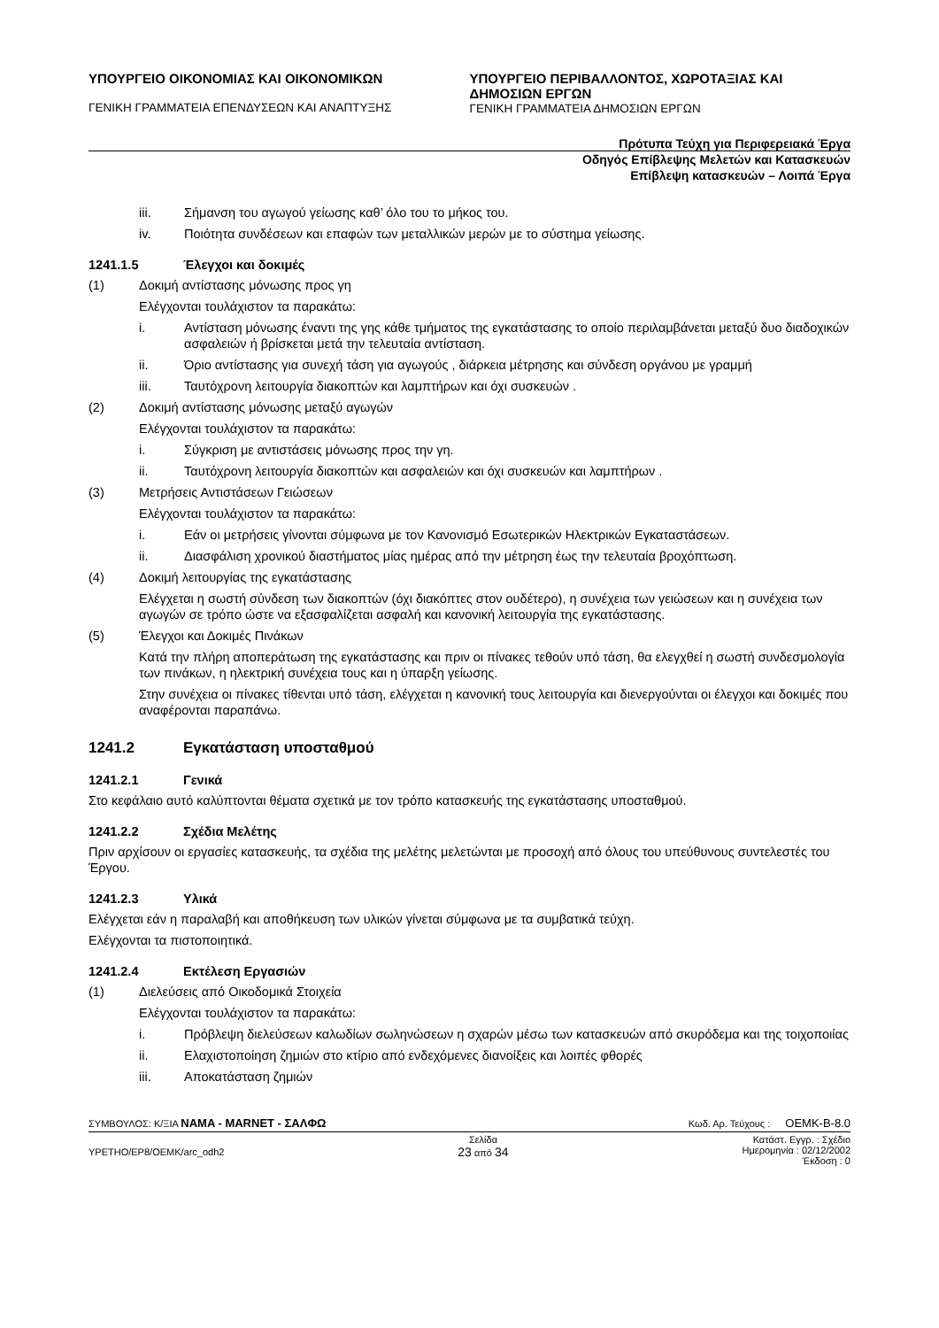ΥΠΟΥΡΓΕΙΟ ΟΙΚΟΝΟΜΙΑΣ ΚΑΙ ΟΙΚΟΝΟΜΙΚΩΝ
ΓΕΝΙΚΗ ΓΡΑΜΜΑΤΕΙΑ ΕΠΕΝΔΥΣΕΩΝ ΚΑΙ ΑΝΑΠΤΥΞΗΣ
ΥΠΟΥΡΓΕΙΟ ΠΕΡΙΒΑΛΛΟΝΤΟΣ, ΧΩΡΟΤΑΞΙΑΣ ΚΑΙ ΔΗΜΟΣΙΩΝ ΕΡΓΩΝ
ΓΕΝΙΚΗ ΓΡΑΜΜΑΤΕΙΑ ΔΗΜΟΣΙΩΝ ΕΡΓΩΝ
Πρότυπα Τεύχη για Περιφερειακά Έργα
Οδηγός Επίβλεψης Μελετών και Κατασκευών
Επίβλεψη κατασκευών – Λοιπά Έργα
iii. Σήμανση του αγωγού γείωσης καθ’ όλο του το μήκος του.
iv. Ποιότητα συνδέσεων και επαφών των μεταλλικών μερών με το σύστημα γείωσης.
1241.1.5 Έλεγχοι και δοκιμές
(1) Δοκιμή αντίστασης μόνωσης προς γη
Ελέγχονται τουλάχιστον τα παρακάτω:
i. Αντίσταση μόνωσης έναντι της γης κάθε τμήματος της εγκατάστασης το οποίο περιλαμβάνεται μεταξύ δυο διαδοχικών ασφαλειών ή βρίσκεται μετά την τελευταία αντίσταση.
ii. Όριο αντίστασης για συνεχή τάση για αγωγούς , διάρκεια μέτρησης και σύνδεση οργάνου με γραμμή
iii. Ταυτόχρονη λειτουργία διακοπτών και λαμπτήρων και όχι συσκευών .
(2) Δοκιμή αντίστασης μόνωσης μεταξύ αγωγών
Ελέγχονται τουλάχιστον τα παρακάτω:
i. Σύγκριση με αντιστάσεις μόνωσης προς την γη.
ii. Ταυτόχρονη λειτουργία διακοπτών και ασφαλειών και όχι συσκευών και λαμπτήρων .
(3) Μετρήσεις Αντιστάσεων Γειώσεων
Ελέγχονται τουλάχιστον τα παρακάτω:
i. Εάν οι μετρήσεις γίνονται σύμφωνα με τον Κανονισμό Εσωτερικών Ηλεκτρικών Εγκαταστάσεων.
ii. Διασφάλιση χρονικού διαστήματος μίας ημέρας από την μέτρηση έως την τελευταία βροχόπτωση.
(4) Δοκιμή λειτουργίας της εγκατάστασης
Ελέγχεται η σωστή σύνδεση των διακοπτών (όχι διακόπτες στον ουδέτερο), η συνέχεια των γειώσεων και η συνέχεια των αγωγών σε τρόπο ώστε να εξασφαλίζεται ασφαλή και κανονική λειτουργία της εγκατάστασης.
(5) Έλεγχοι και Δοκιμές Πινάκων
Κατά την πλήρη αποπεράτωση της εγκατάστασης και πριν οι πίνακες τεθούν υπό τάση, θα ελεγχθεί η σωστή συνδεσμολογία των πινάκων, η ηλεκτρική συνέχεια τους και η ύπαρξη γείωσης.
Στην συνέχεια οι πίνακες τίθενται υπό τάση, ελέγχεται η κανονική τους λειτουργία και διενεργούνται οι έλεγχοι και δοκιμές που αναφέρονται παραπάνω.
1241.2 Εγκατάσταση υποσταθμού
1241.2.1 Γενικά
Στο κεφάλαιο αυτό καλύπτονται θέματα σχετικά με τον τρόπο κατασκευής της εγκατάστασης υποσταθμού.
1241.2.2 Σχέδια Μελέτης
Πριν αρχίσουν οι εργασίες κατασκευής, τα σχέδια της μελέτης μελετώνται με προσοχή από όλους του υπεύθυνους συντελεστές του Έργου.
1241.2.3 Υλικά
Ελέγχεται εάν η παραλαβή και αποθήκευση των υλικών γίνεται σύμφωνα με τα συμβατικά τεύχη.
Ελέγχονται τα πιστοποιητικά.
1241.2.4 Εκτέλεση Εργασιών
(1) Διελεύσεις από Οικοδομικά Στοιχεία
Ελέγχονται τουλάχιστον τα παρακάτω:
i. Πρόβλεψη διελεύσεων καλωδίων σωληνώσεων η σχαρών μέσω των κατασκευών από σκυρόδεμα και της τοιχοποιίας
ii. Ελαχιστοποίηση ζημιών στο κτίριο από ενδεχόμενες διανοίξεις και λοιπές φθορές
iii. Αποκατάσταση ζημιών
ΣΥΜΒΟΥΛΟΣ: Κ/ΞΙΑ NAMA - MARNET - ΣΑΛΦΩ Κωδ. Αρ. Τεύχους : OEMK-B-8.0
YPETHO/EP8/OEMK/arc_odh2 Σελίδα
23 από 34 Κατάστ. Εγγρ. : Σχέδιο
Ημερομηνία : 02/12/2002
Έκδοση : 0